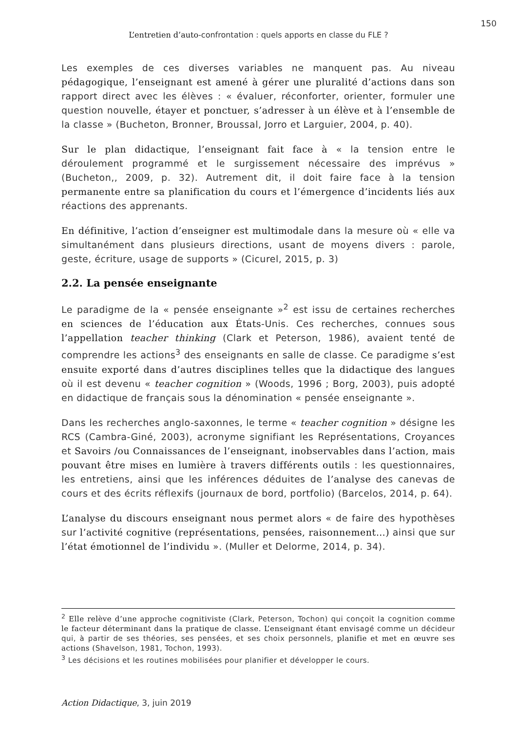150
L’entretien d’auto-confrontation : quels apports en classe du FLE ?
Les exemples de ces diverses variables ne manquent pas. Au niveau pédagogique, l’enseignant est amené à gérer une pluralité d’actions dans son rapport direct avec les élèves : « évaluer, réconforter, orienter, formuler une question nouvelle, étayer et ponctuer, s’adresser à un élève et à l’ensemble de la classe » (Bucheton, Bronner, Broussal, Jorro et Larguier, 2004, p. 40).
Sur le plan didactique, l’enseignant fait face à « la tension entre le déroulement programmé et le surgissement nécessaire des imprévus » (Bucheton,, 2009, p. 32). Autrement dit, il doit faire face à la tension permanente entre sa planification du cours et l’émergence d’incidents liés aux réactions des apprenants.
En définitive, l’action d’enseigner est multimodale dans la mesure où « elle va simultanément dans plusieurs directions, usant de moyens divers : parole, geste, écriture, usage de supports » (Cicurel, 2015, p. 3)
2.2. La pensée enseignante
Le paradigme de la « pensée enseignante »<sup>2</sup> est issu de certaines recherches en sciences de l’éducation aux États-Unis. Ces recherches, connues sous l’appellation teacher thinking (Clark et Peterson, 1986), avaient tenté de comprendre les actions<sup>3</sup> des enseignants en salle de classe. Ce paradigme s’est ensuite exporté dans d’autres disciplines telles que la didactique des langues où il est devenu « teacher cognition » (Woods, 1996 ; Borg, 2003), puis adopté en didactique de français sous la dénomination « pensée enseignante ».
Dans les recherches anglo-saxonnes, le terme « teacher cognition » désigne les RCS (Cambra-Giné, 2003), acronyme signifiant les Représentations, Croyances et Savoirs /ou Connaissances de l’enseignant, inobservables dans l’action, mais pouvant être mises en lumière à travers différents outils : les questionnaires, les entretiens, ainsi que les inférences déduites de l’analyse des canevas de cours et des écrits réflexifs (journaux de bord, portfolio) (Barcelos, 2014, p. 64).
L’analyse du discours enseignant nous permet alors « de faire des hypothèses sur l’activité cognitive (représentations, pensées, raisonnement…) ainsi que sur l’état émotionnel de l’individu ». (Muller et Delorme, 2014, p. 34).
<sup>2</sup> Elle relève d’une approche cognitiviste (Clark, Peterson, Tochon) qui conçoit la cognition comme le facteur déterminant dans la pratique de classe. L’enseignant étant envisagé comme un décideur qui, à partir de ses théories, ses pensées, et ses choix personnels, planifie et met en œuvre ses actions (Shavelson, 1981, Tochon, 1993).
<sup>3</sup> Les décisions et les routines mobilisées pour planifier et développer le cours.
Action Didactique, 3, juin 2019